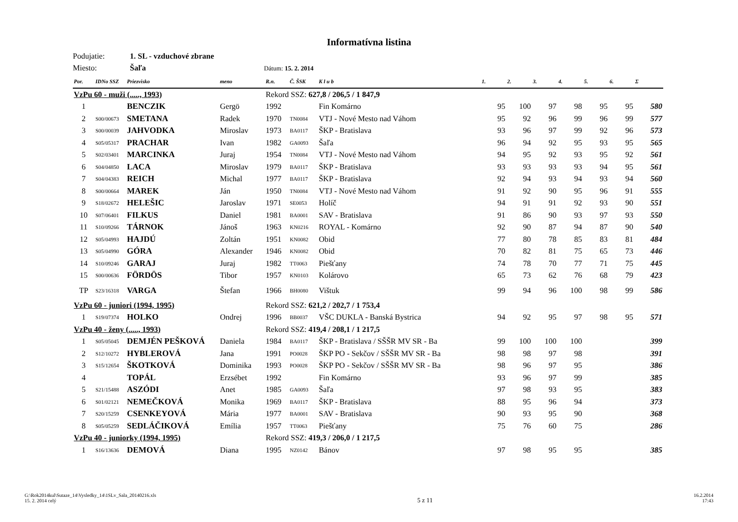Informatívna listina
Podujatie: 1. SL - vzduchové zbrane
Miesto: Šaľa Dátum: 15. 2. 2014
| Por. | IDNo SSZ | Priezvisko | meno | R.n. | Č. ŠSK | K l u b | 1. | 2. | 3. | 4. | 5. | 6. | Σ |
| --- | --- | --- | --- | --- | --- | --- | --- | --- | --- | --- | --- | --- | --- |
| VzPu 60 - muži (....., 1993) | | | | Rekord SSZ: 627,8 / 206,5 / 1 847,9 | | | | | | | | | |
| 1 | | BENCZIK | Gergö | 1992 | | Fin Komárno | 95 | 100 | 97 | 98 | 95 | 95 | 580 |
| 2 | S00/00673 | SMETANA | Radek | 1970 | TN0084 | VTJ - Nové Mesto nad Váhom | 95 | 92 | 96 | 99 | 96 | 99 | 577 |
| 3 | S00/00039 | JAHVODKA | Miroslav | 1973 | BA0117 | ŠKP - Bratislava | 93 | 96 | 97 | 99 | 92 | 96 | 573 |
| 4 | S05/05317 | PRACHAR | Ivan | 1982 | GA0093 | Šaľa | 96 | 94 | 92 | 95 | 93 | 95 | 565 |
| 5 | S02/03401 | MARCINKA | Juraj | 1954 | TN0084 | VTJ - Nové Mesto nad Váhom | 94 | 95 | 92 | 93 | 95 | 92 | 561 |
| 6 | S04/04850 | LACA | Miroslav | 1979 | BA0117 | ŠKP - Bratislava | 93 | 93 | 93 | 93 | 94 | 95 | 561 |
| 7 | S04/04383 | REICH | Michal | 1977 | BA0117 | ŠKP - Bratislava | 92 | 94 | 93 | 94 | 93 | 94 | 560 |
| 8 | S00/00664 | MAREK | Ján | 1950 | TN0084 | VTJ - Nové Mesto nad Váhom | 91 | 92 | 90 | 95 | 96 | 91 | 555 |
| 9 | S18/02672 | HELEŠIC | Jaroslav | 1971 | SE0053 | Holíč | 94 | 91 | 91 | 92 | 93 | 90 | 551 |
| 10 | S07/06401 | FILKUS | Daniel | 1981 | BA0001 | SAV - Bratislava | 91 | 86 | 90 | 93 | 97 | 93 | 550 |
| 11 | S10/09266 | TÁRNOK | Jánoš | 1963 | KN0216 | ROYAL - Komárno | 92 | 90 | 87 | 94 | 87 | 90 | 540 |
| 12 | S05/04993 | HAJDÚ | Zoltán | 1951 | KN0082 | Obid | 77 | 80 | 78 | 85 | 83 | 81 | 484 |
| 13 | S05/04990 | GÓRA | Alexander | 1946 | KN0082 | Obid | 70 | 82 | 81 | 75 | 65 | 73 | 446 |
| 14 | S10/09246 | GARAJ | Juraj | 1982 | TT0063 | Piešťany | 74 | 78 | 70 | 77 | 71 | 75 | 445 |
| 15 | S00/00636 | FÖRDÖS | Tibor | 1957 | KN0103 | Kolárovo | 65 | 73 | 62 | 76 | 68 | 79 | 423 |
| TP | S23/16318 | VARGA | Štefan | 1966 | BH0080 | Vištuk | 99 | 94 | 96 | 100 | 98 | 99 | 586 |
| VzPu 60 - juniori (1994, 1995) | | | | Rekord SSZ: 621,2 / 202,7 / 1 753,4 | | | | | | | | | |
| 1 | S19/07374 | HOLKO | Ondrej | 1996 | BB0037 | VŠC DUKLA - Banská Bystrica | 94 | 92 | 95 | 97 | 98 | 95 | 571 |
| VzPu 40 - ženy (....., 1993) | | | | Rekord SSZ: 419,4 / 208,1 / 1 217,5 | | | | | | | | | |
| 1 | S05/05045 | DEMJÉN PEŠKOVÁ | Daniela | 1984 | BA0117 | ŠKP - Bratislava / SŠŠR MV SR - Ba | 99 | 100 | 100 | 100 | | | 399 |
| 2 | S12/10272 | HYBLEROVÁ | Jana | 1991 | PO0028 | ŠKP PO - Sekčov / SŠŠR MV SR - Ba | 98 | 98 | 97 | 98 | | | 391 |
| 3 | S15/12654 | ŠKOTKOVÁ | Dominika | 1993 | PO0028 | ŠKP PO - Sekčov / SŠŠR MV SR - Ba | 98 | 96 | 97 | 95 | | | 386 |
| 4 | | TOPÁL | Erzsébet | 1992 | | Fin Komárno | 93 | 96 | 97 | 99 | | | 385 |
| 5 | S21/15488 | ASZÓDI | Anet | 1985 | GA0093 | Šaľa | 97 | 98 | 93 | 95 | | | 383 |
| 6 | S01/02121 | NEMEČKOVÁ | Monika | 1969 | BA0117 | ŠKP - Bratislava | 88 | 95 | 96 | 94 | | | 373 |
| 7 | S20/15259 | CSENKEYOVÁ | Mária | 1977 | BA0001 | SAV - Bratislava | 90 | 93 | 95 | 90 | | | 368 |
| 8 | S05/05259 | SEDLÁČIKOVÁ | Emília | 1957 | TT0063 | Piešťany | 75 | 76 | 60 | 75 | | | 286 |
| VzPu 40 - juniorky (1994, 1995) | | | | Rekord SSZ: 419,3 / 206,0 / 1 217,5 | | | | | | | | | |
| 1 | S16/13636 | DEMOVÁ | Diana | 1995 | NZ0142 | Bánov | 97 | 98 | 95 | 95 | | | 385 |
G:\Rok2014kul\Sutaze_14\Vysledky_14\1SLv_Sala_20140216.xls
15. 2. 2014 celý
5 z 11
16.2.2014
17:43